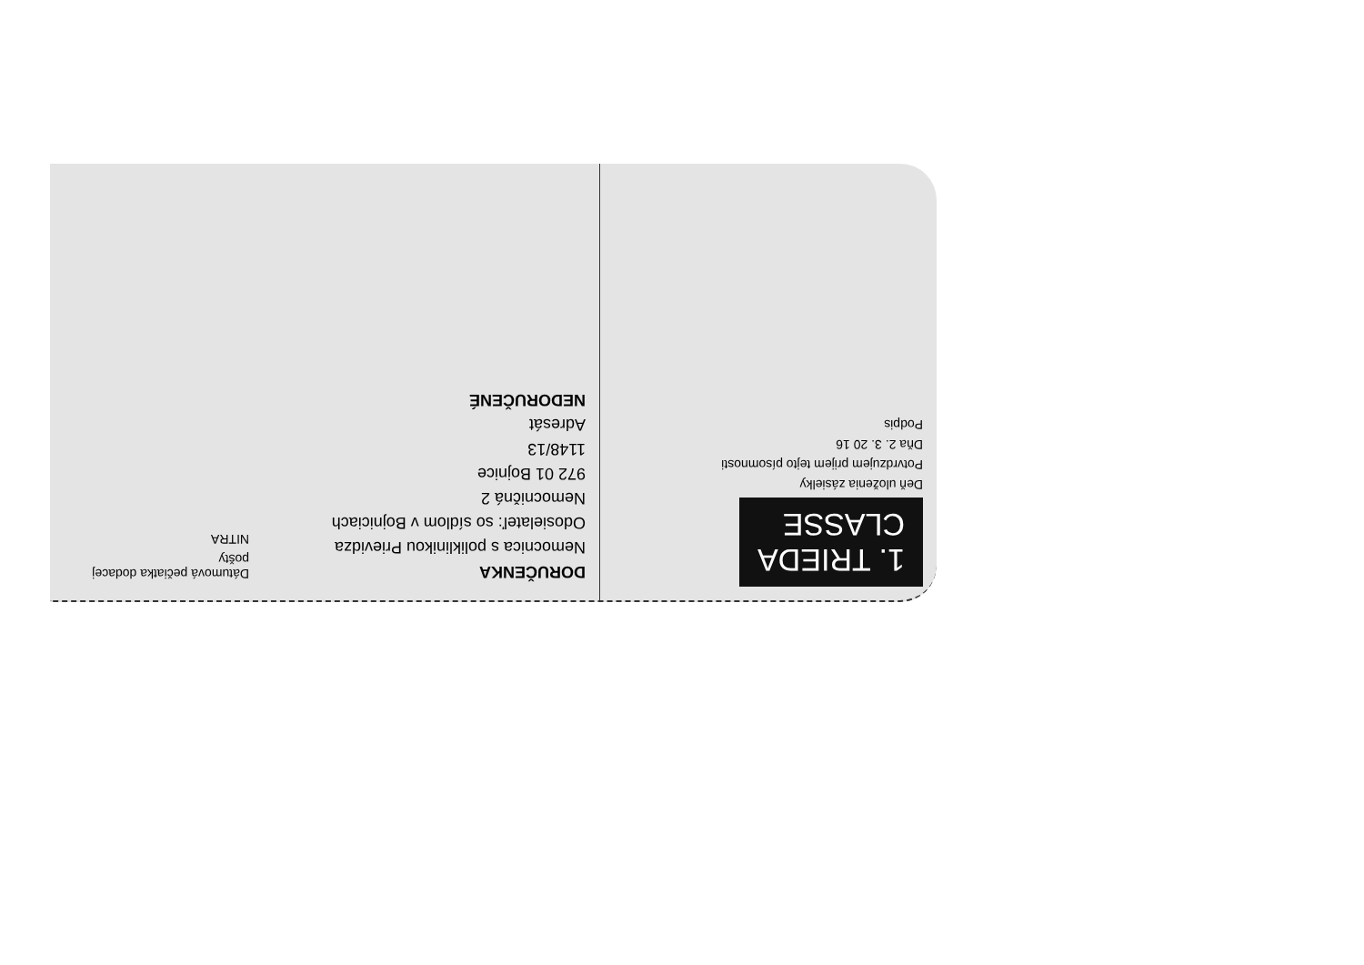1. TRIEDA
CLASSE
Deň uloženia zásielky
Potvrdzujem prijem tejto písomnosti
Dňa 2. 3. 20 16
Podpis
DORUČENKA
Nemocnica s poliklinikou Prievidza
Odosielateľ: so sídlom v Bojniciach
Nemocničná 2
972 01 Bojnice
1148/13
Adresát
NEDORUČENÉ
Dátumová pečiatka dodacej pošty
NITRA